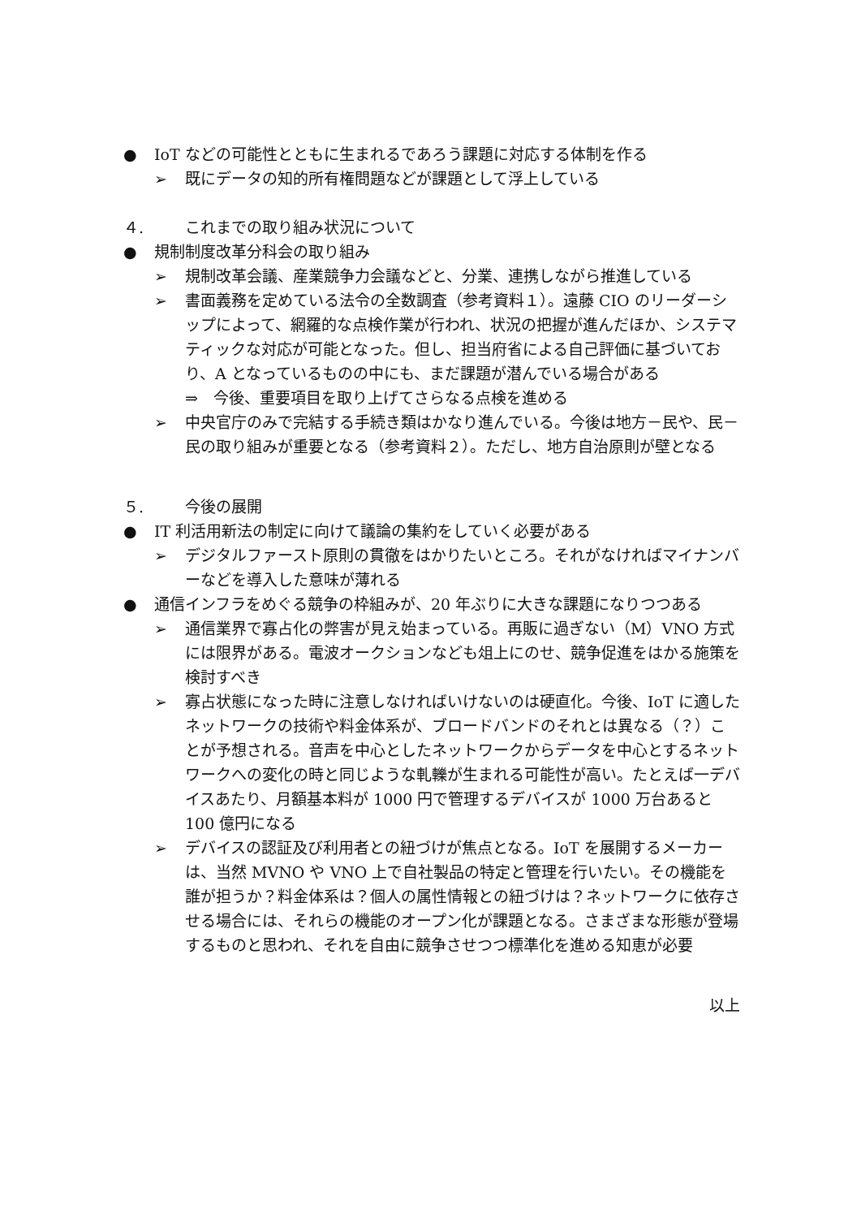● IoT などの可能性とともに生まれるであろう課題に対応する体制を作る
➢ 既にデータの知的所有権問題などが課題として浮上している
４. これまでの取り組み状況について
● 規制制度改革分科会の取り組み
➢ 規制改革会議、産業競争力会議などと、分業、連携しながら推進している
➢ 書面義務を定めている法令の全数調査（参考資料１）。遠藤 CIO のリーダーシップによって、網羅的な点検作業が行われ、状況の把握が進んだほか、システマティックな対応が可能となった。但し、担当府省による自己評価に基づいており、A となっているものの中にも、まだ課題が潜んでいる場合がある
⇒　今後、重要項目を取り上げてさらなる点検を進める
➢ 中央官庁のみで完結する手続き類はかなり進んでいる。今後は地方－民や、民－民の取り組みが重要となる（参考資料２）。ただし、地方自治原則が壁となる
５. 今後の展開
● IT 利活用新法の制定に向けて議論の集約をしていく必要がある
➢ デジタルファースト原則の貫徹をはかりたいところ。それがなければマイナンバーなどを導入した意味が薄れる
● 通信インフラをめぐる競争の枠組みが、20 年ぶりに大きな課題になりつつある
➢ 通信業界で寡占化の弊害が見え始まっている。再販に過ぎない（M）VNO 方式には限界がある。電波オークションなども俎上にのせ、競争促進をはかる施策を検討すべき
➢ 寡占状態になった時に注意しなければいけないのは硬直化。今後、IoT に適したネットワークの技術や料金体系が、ブロードバンドのそれとは異なる（？）ことが予想される。音声を中心としたネットワークからデータを中心とするネットワークへの変化の時と同じような軋轢が生まれる可能性が高い。たとえば一デバイスあたり、月額基本料が 1000 円で管理するデバイスが 1000 万台あると 100 億円になる
➢ デバイスの認証及び利用者との紐づけが焦点となる。IoT を展開するメーカーは、当然 MVNO や VNO 上で自社製品の特定と管理を行いたい。その機能を誰が担うか？料金体系は？個人の属性情報との紐づけは？ネットワークに依存させる場合には、それらの機能のオープン化が課題となる。さまざまな形態が登場するものと思われ、それを自由に競争させつつ標準化を進める知恵が必要
以上